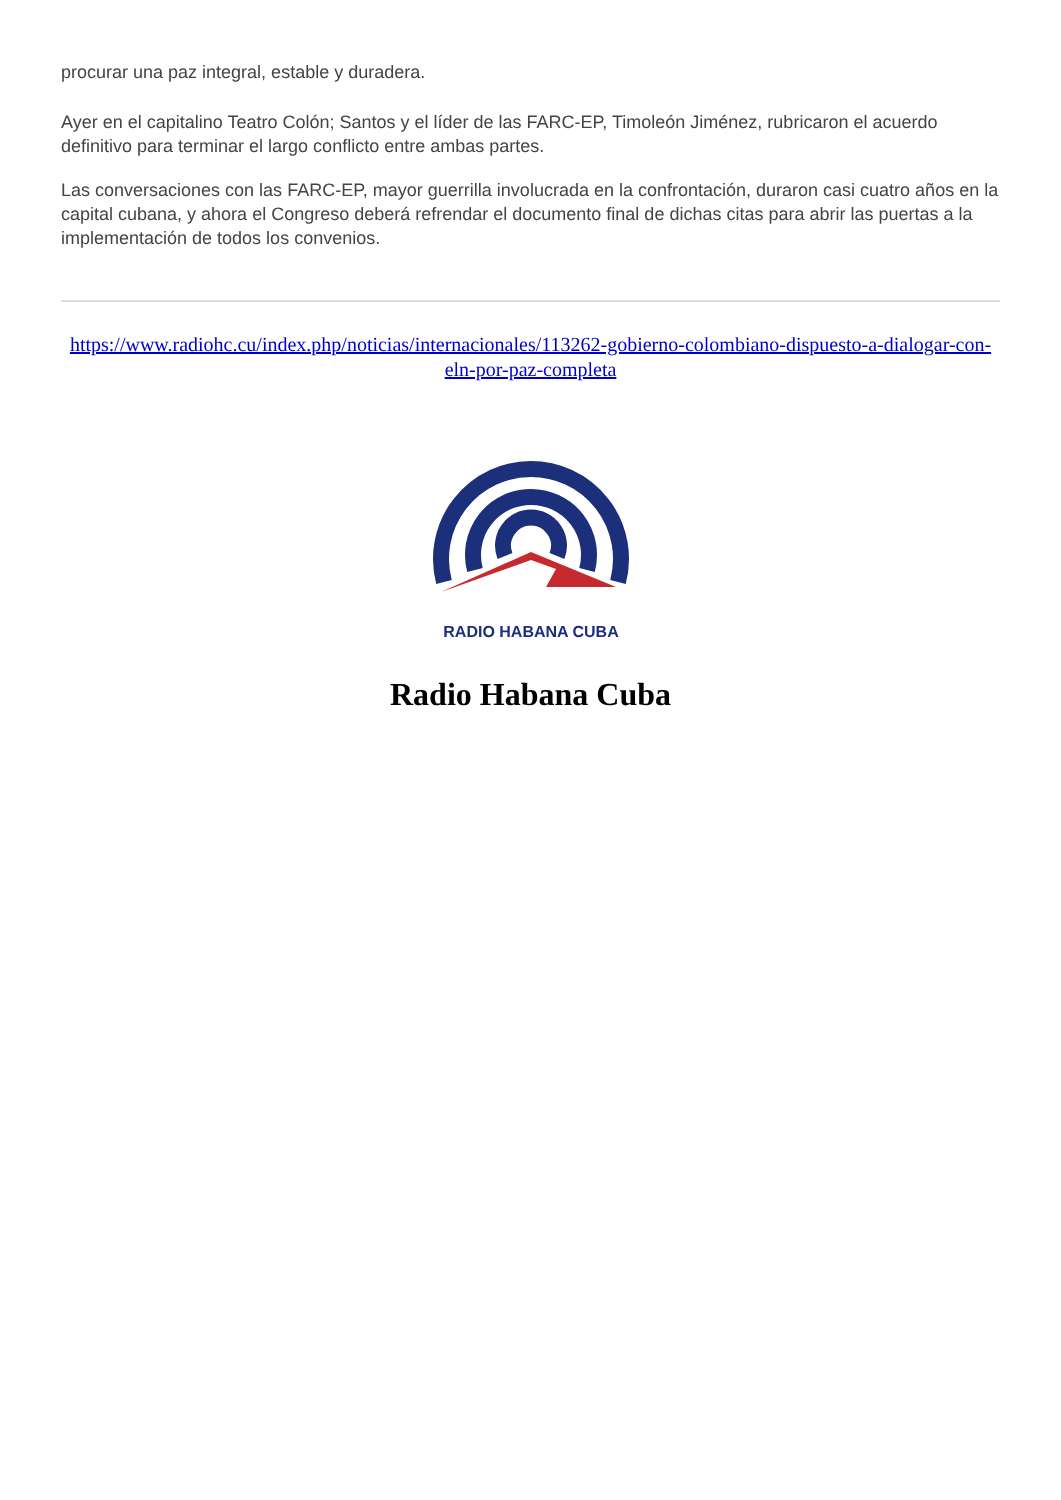procurar una paz integral, estable y duradera.
Ayer en el capitalino Teatro Colón; Santos y el líder de las FARC-EP, Timoleón Jiménez, rubricaron el acuerdo definitivo para terminar el largo conflicto entre ambas partes.
Las conversaciones con las FARC-EP, mayor guerrilla involucrada en la confrontación, duraron casi cuatro años en la capital cubana, y ahora el Congreso deberá refrendar el documento final de dichas citas para abrir las puertas a la implementación de todos los convenios.
https://www.radiohc.cu/index.php/noticias/internacionales/113262-gobierno-colombiano-dispuesto-a-dialogar-con-eln-por-paz-completa
RADIO HABANA CUBA
Radio Habana Cuba